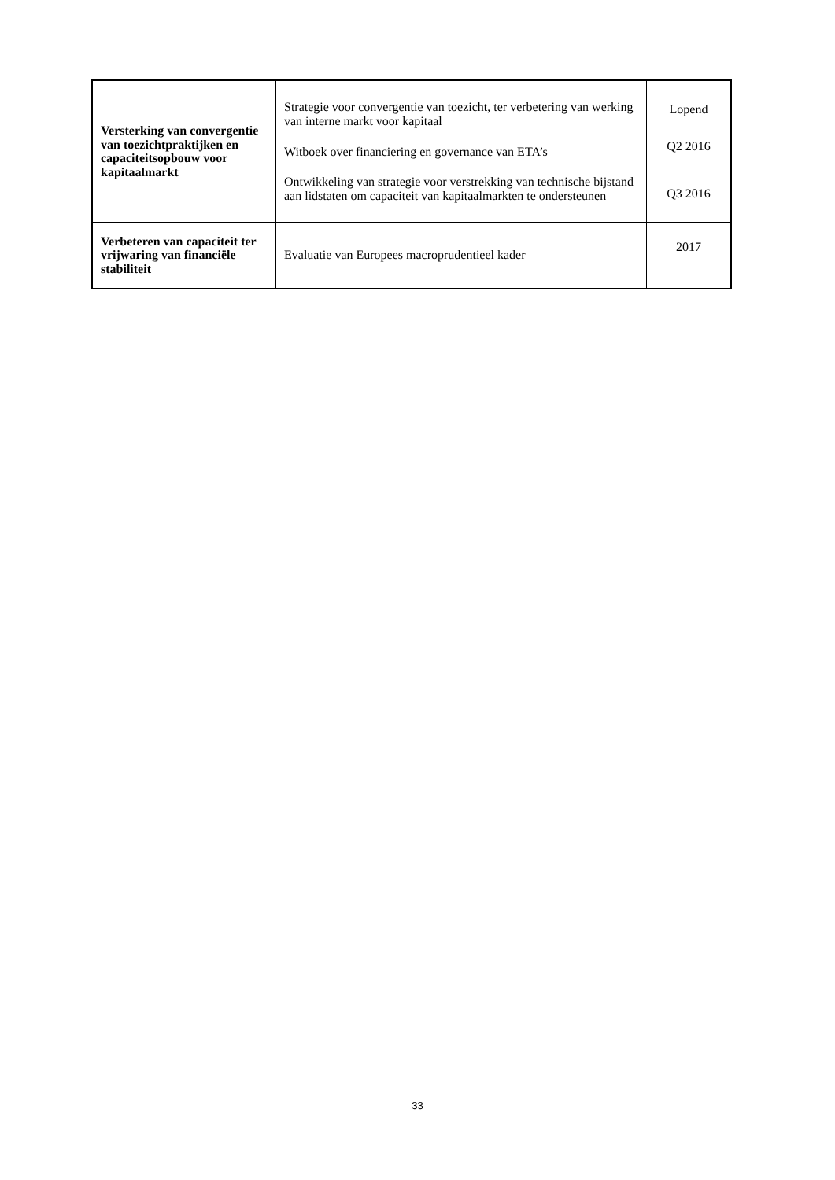| Versterking van convergentie van toezichtpraktijken en capaciteitsopbouw voor kapitaalmarkt | Strategie voor convergentie van toezicht, ter verbetering van werking van interne markt voor kapitaal Witboek over financiering en governance van ETA’s Ontwikkeling van strategie voor verstrekking van technische bijstand aan lidstaten om capaciteit van kapitaalmarkten te ondersteunen | Lopend Q2 2016 Q3 2016 |
| Verbeteren van capaciteit ter vrijwaring van financiële stabiliteit | Evaluatie van Europees macroprudentieel kader | 2017 |
33